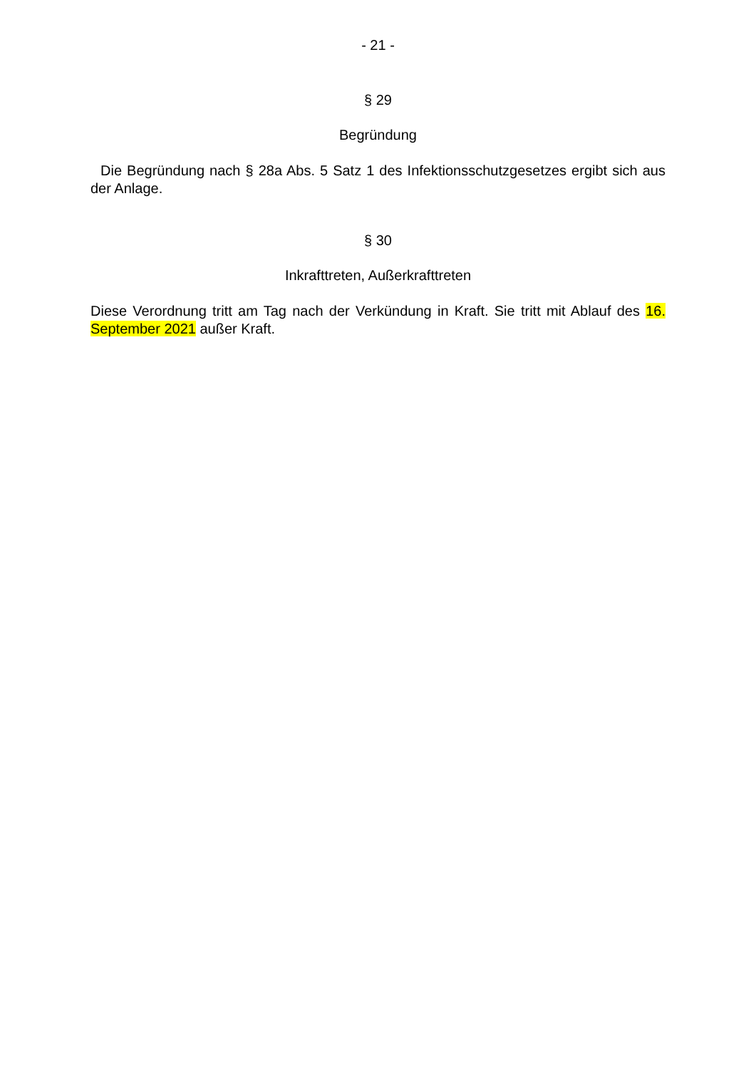- 21 -
§ 29
Begründung
Die Begründung nach § 28a Abs. 5 Satz 1 des Infektionsschutzgesetzes ergibt sich aus der Anlage.
§ 30
Inkrafttreten, Außerkrafttreten
Diese Verordnung tritt am Tag nach der Verkündung in Kraft. Sie tritt mit Ablauf des 16. September 2021 außer Kraft.